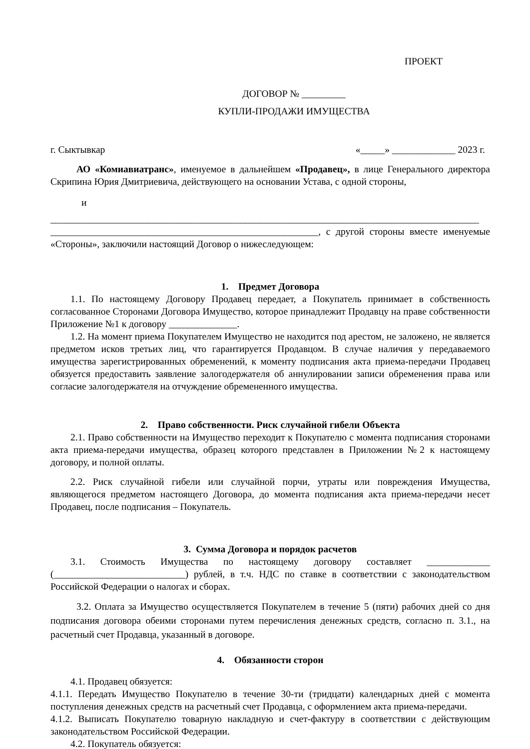ПРОЕКТ
ДОГОВОР № _________
КУПЛИ-ПРОДАЖИ ИМУЩЕСТВА
г. Сыктывкар «_____» _____________ 2023 г.
АО «Комиавиатранс», именуемое в дальнейшем «Продавец», в лице Генерального директора Скрипина Юрия Дмитриевича, действующего на основании Устава, с одной стороны,
и
________________________________________________________________________________________
_______________________________________________________, с другой стороны вместе именуемые «Стороны», заключили настоящий Договор о нижеследующем:
1. Предмет Договора
1.1. По настоящему Договору Продавец передает, а Покупатель принимает в собственность согласованное Сторонами Договора Имущество, которое принадлежит Продавцу на праве собственности Приложение №1 к договору ______________.
1.2. На момент приема Покупателем Имущество не находится под арестом, не заложено, не является предметом исков третьих лиц, что гарантируется Продавцом. В случае наличия у передаваемого имущества зарегистрированных обременений, к моменту подписания акта приема-передачи Продавец обязуется предоставить заявление залогодержателя об аннулировании записи обременения права или согласие залогодержателя на отчуждение обремененного имущества.
2. Право собственности. Риск случайной гибели Объекта
2.1. Право собственности на Имущество переходит к Покупателю с момента подписания сторонами акта приема-передачи имущества, образец которого представлен в Приложении №2 к настоящему договору, и полной оплаты.
2.2. Риск случайной гибели или случайной порчи, утраты или повреждения Имущества, являющегося предметом настоящего Договора, до момента подписания акта приема-передачи несет Продавец, после подписания – Покупатель.
3. Сумма Договора и порядок расчетов
3.1. Стоимость Имущества по настоящему договору составляет _____________ (___________________________) рублей, в т.ч. НДС по ставке в соответствии с законодательством Российской Федерации о налогах и сборах.
3.2. Оплата за Имущество осуществляется Покупателем в течение 5 (пяти) рабочих дней со дня подписания договора обеими сторонами путем перечисления денежных средств, согласно п. 3.1., на расчетный счет Продавца, указанный в договоре.
4. Обязанности сторон
4.1. Продавец обязуется:
4.1.1. Передать Имущество Покупателю в течение 30-ти (тридцати) календарных дней с момента поступления денежных средств на расчетный счет Продавца, с оформлением акта приема-передачи.
4.1.2. Выписать Покупателю товарную накладную и счет-фактуру в соответствии с действующим законодательством Российской Федерации.
4.2. Покупатель обязуется: